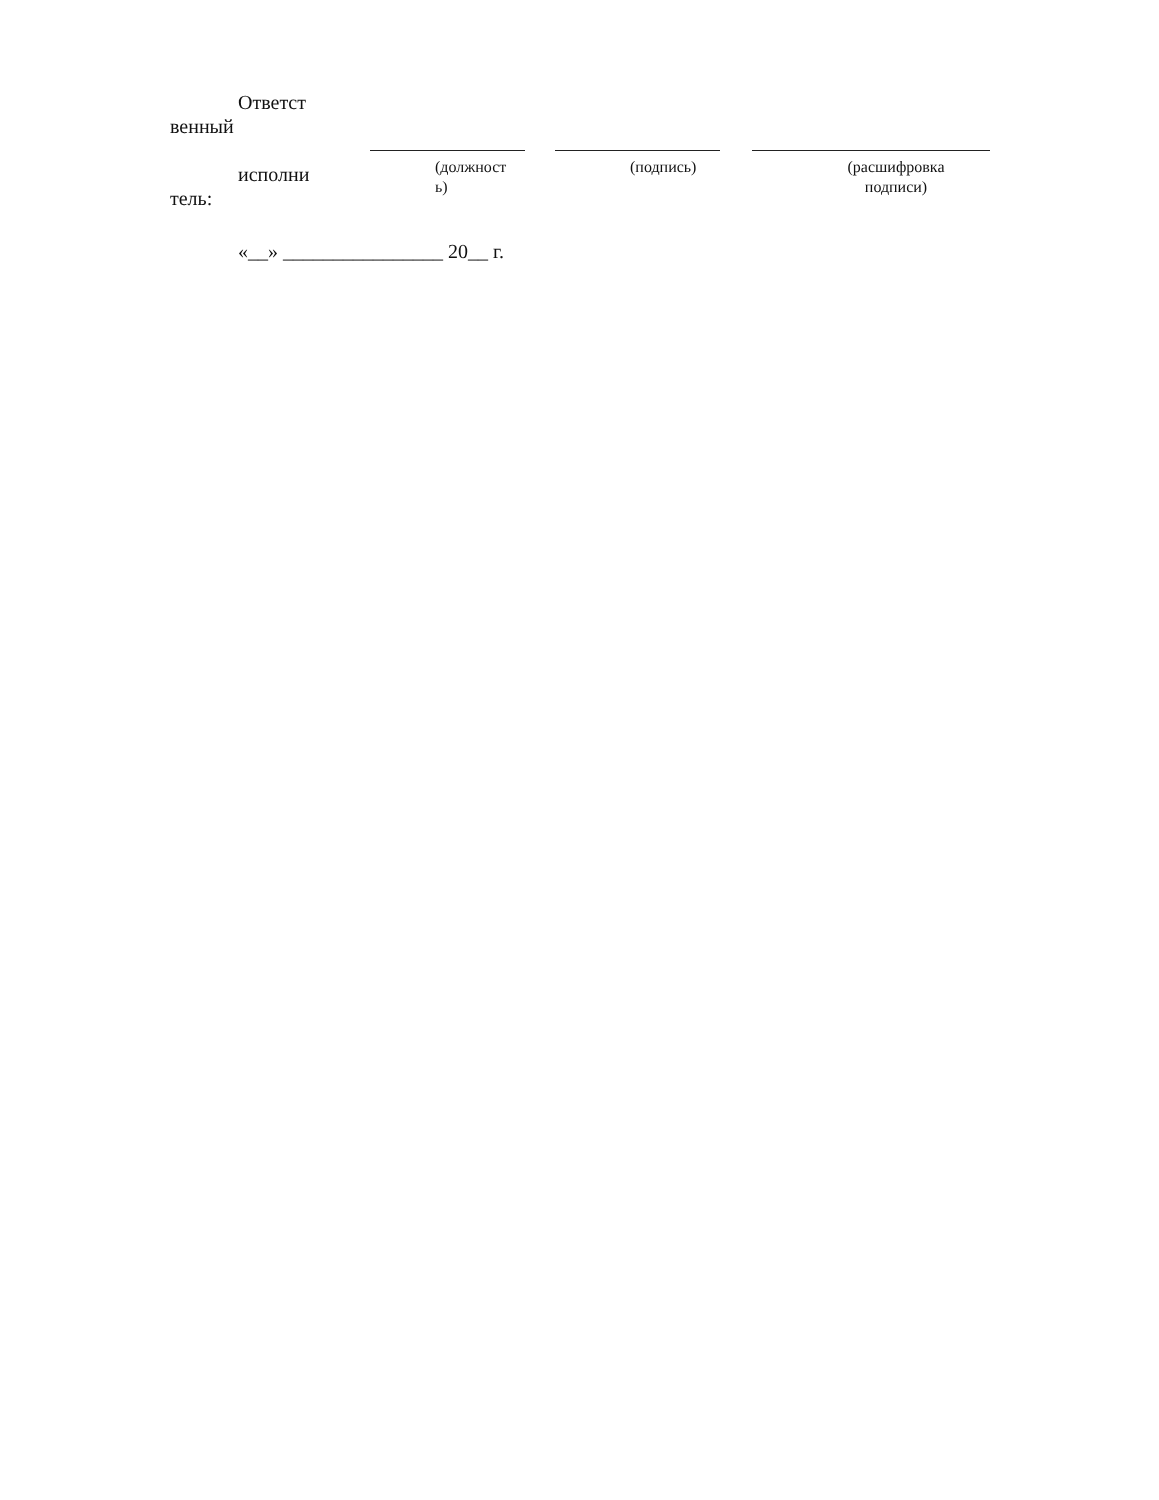| Ответст венный исполни тель: | | | | | | |
| | | (должност ь) | | (подпись) | | (расшифровка подписи) |
«__» ________________ 20__ г.